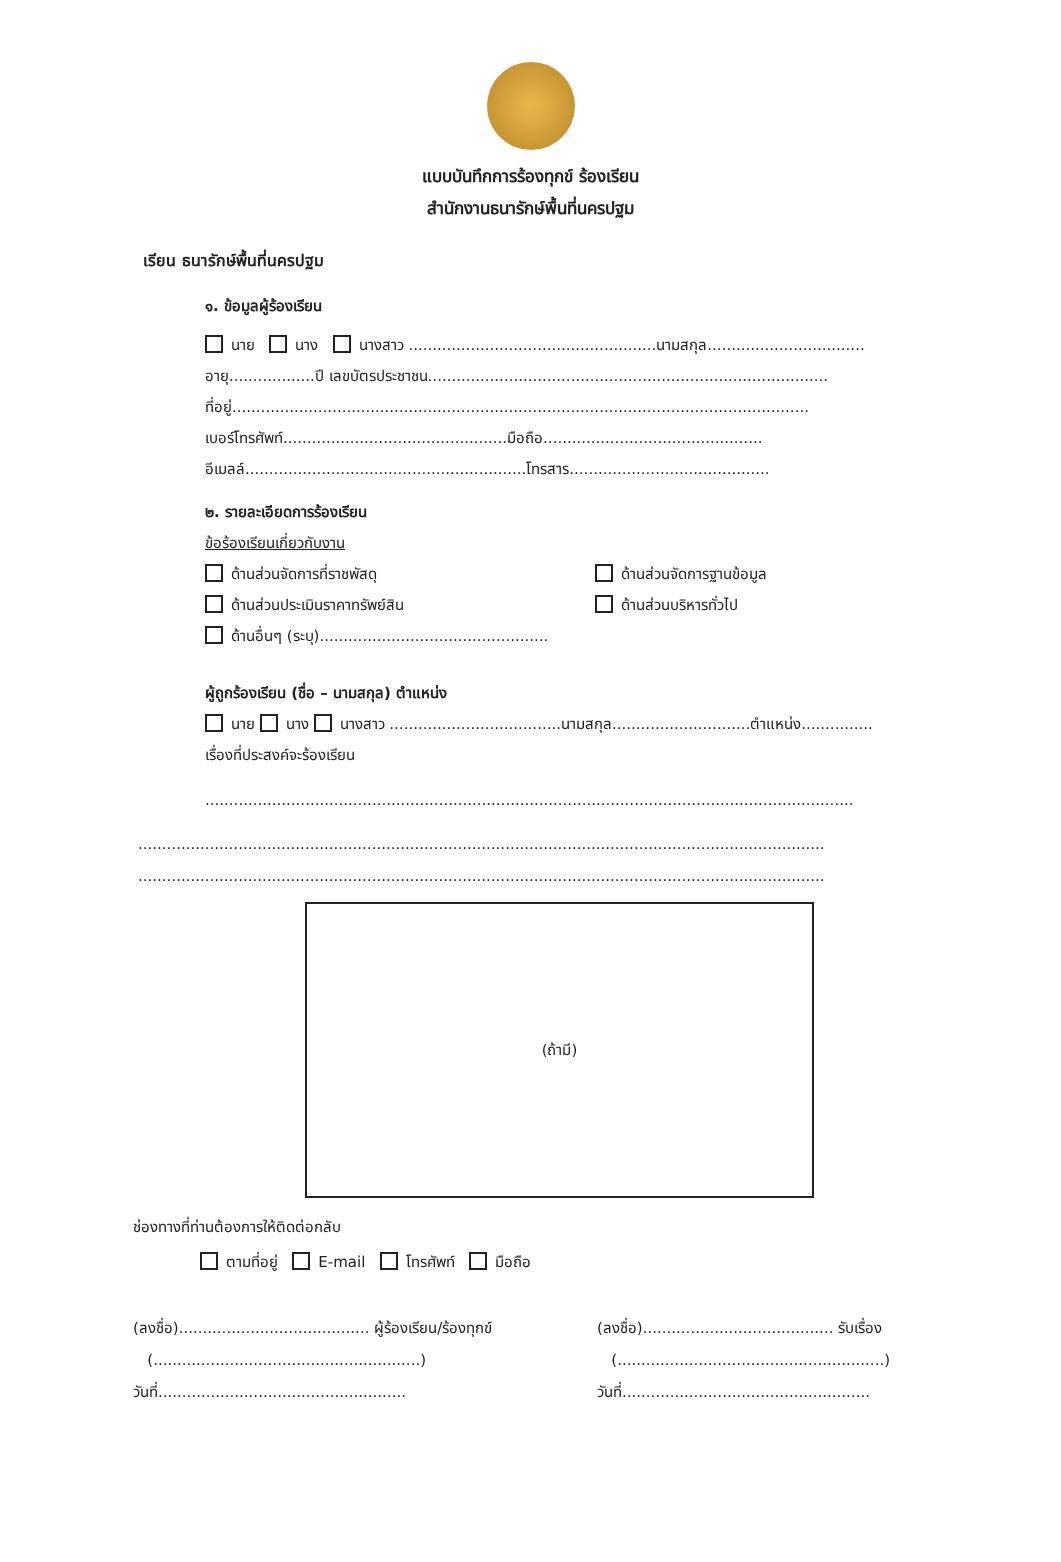แบบบันทึกการร้องทุกข์ ร้องเรียน
สำนักงานธนารักษ์พื้นที่นครปฐม
เรียน ธนารักษ์พื้นที่นครปฐม
๑. ข้อมูลผู้ร้องเรียน
นาย นาง นางสาว ....................................................นามสกุล.................................
อายุ..................ปี เลขบัตรประชาชน....................................................................................
ที่อยู่.........................................................................................................................
เบอร์โทรศัพท์...............................................มือถือ..............................................
อีเมลล์...........................................................โทรสาร..........................................
๒. รายละเอียดการร้องเรียน
ข้อร้องเรียนเกี่ยวกับงาน
ด้านส่วนจัดการที่ราชพัสดุ ด้านส่วนจัดการฐานข้อมูล
ด้านส่วนประเมินราคาทรัพย์สิน ด้านส่วนบริหารทั่วไป
ด้านอื่นๆ (ระบุ)................................................
ผู้ถูกร้องเรียน (ชื่อ – นามสกุล) ตำแหน่ง
นาย นาง นางสาว ....................................นามสกุล.............................ตำแหน่ง...............
เรื่องที่ประสงค์จะร้องเรียน
........................................................................................................................................
................................................................................................................................................
................................................................................................................................................
(ถ้ามี)
ช่องทางที่ท่านต้องการให้ติดต่อกลับ
ตามที่อยู่ E-mail โทรศัพท์ มือถือ
(ลงชื่อ)........................................ ผู้ร้องเรียน/ร้องทุกข์
(........................................................)
วันที่....................................................
(ลงชื่อ)........................................ รับเรื่อง
(........................................................)
วันที่....................................................